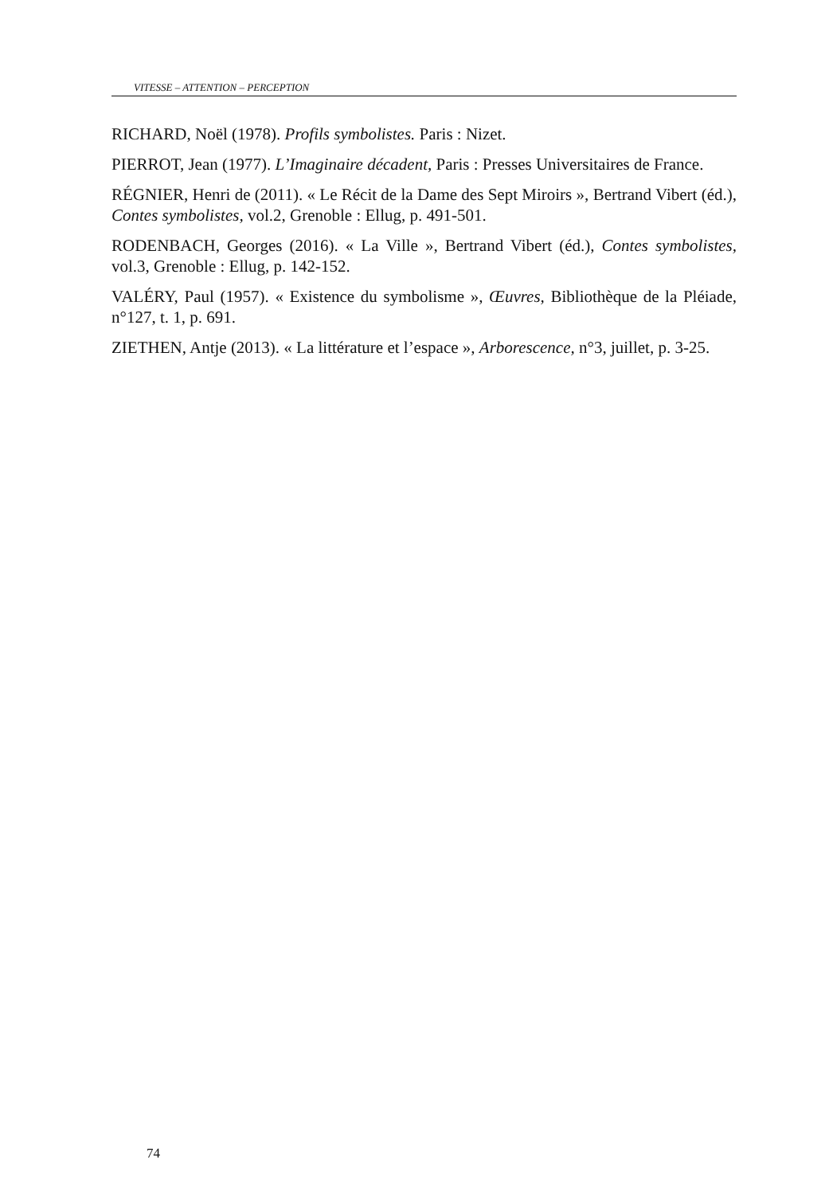VITESSE – ATTENTION – PERCEPTION
RICHARD, Noël (1978). Profils symbolistes. Paris : Nizet.
PIERROT, Jean (1977). L’Imaginaire décadent, Paris : Presses Universitaires de France.
RÉGNIER, Henri de (2011). « Le Récit de la Dame des Sept Miroirs », Bertrand Vibert (éd.), Contes symbolistes, vol.2, Grenoble : Ellug, p. 491-501.
RODENBACH, Georges (2016). « La Ville », Bertrand Vibert (éd.), Contes symbolistes, vol.3, Grenoble : Ellug, p. 142-152.
VALÉRY, Paul (1957). « Existence du symbolisme », Œuvres, Bibliothèque de la Pléiade, n°127, t. 1, p. 691.
ZIETHEN, Antje (2013). « La littérature et l’espace », Arborescence, n°3, juillet, p. 3-25.
74